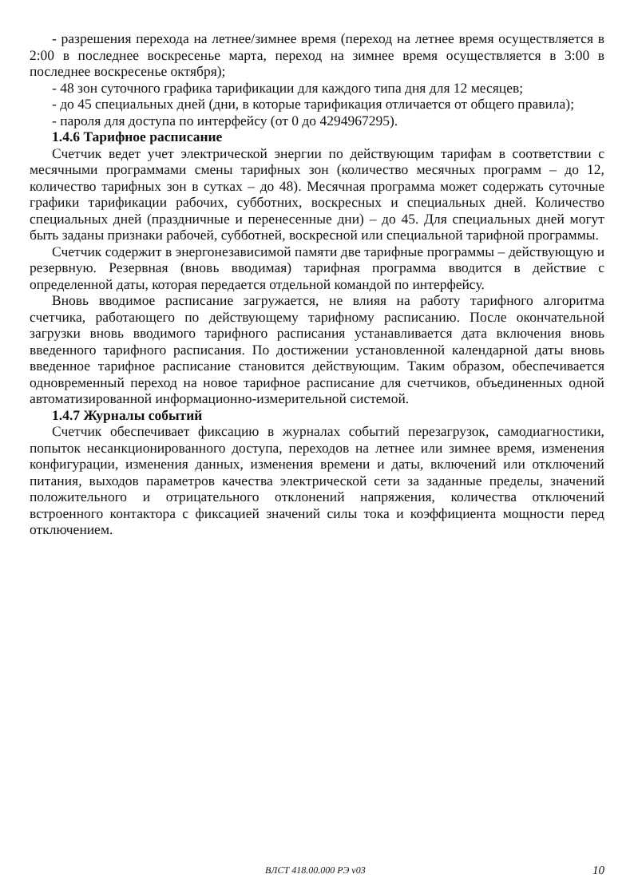- разрешения перехода на летнее/зимнее время (переход на летнее время осуществляется в 2:00 в последнее воскресенье марта, переход на зимнее время осуществляется в 3:00 в последнее воскресенье октября);
- 48 зон суточного графика тарификации для каждого типа дня для 12 месяцев;
- до 45 специальных дней (дни, в которые тарификация отличается от общего правила);
- пароля для доступа по интерфейсу (от 0 до 4294967295).
1.4.6 Тарифное расписание
Счетчик ведет учет электрической энергии по действующим тарифам в соответствии с месячными программами смены тарифных зон (количество месячных программ – до 12, количество тарифных зон в сутках – до 48). Месячная программа может содержать суточные графики тарификации рабочих, субботних, воскресных и специальных дней. Количество специальных дней (праздничные и перенесенные дни) – до 45. Для специальных дней могут быть заданы признаки рабочей, субботней, воскресной или специальной тарифной программы.
Счетчик содержит в энергонезависимой памяти две тарифные программы – действующую и резервную. Резервная (вновь вводимая) тарифная программа вводится в действие с определенной даты, которая передается отдельной командой по интерфейсу.
Вновь вводимое расписание загружается, не влияя на работу тарифного алгоритма счетчика, работающего по действующему тарифному расписанию. После окончательной загрузки вновь вводимого тарифного расписания устанавливается дата включения вновь введенного тарифного расписания. По достижении установленной календарной даты вновь введенное тарифное расписание становится действующим. Таким образом, обеспечивается одновременный переход на новое тарифное расписание для счетчиков, объединенных одной автоматизированной информационно-измерительной системой.
1.4.7 Журналы событий
Счетчик обеспечивает фиксацию в журналах событий перезагрузок, самодиагностики, попыток несанкционированного доступа, переходов на летнее или зимнее время, изменения конфигурации, изменения данных, изменения времени и даты, включений или отключений питания, выходов параметров качества электрической сети за заданные пределы, значений положительного и отрицательного отклонений напряжения, количества отключений встроенного контактора с фиксацией значений силы тока и коэффициента мощности перед отключением.
ВЛСТ 418.00.000 РЭ v03 10